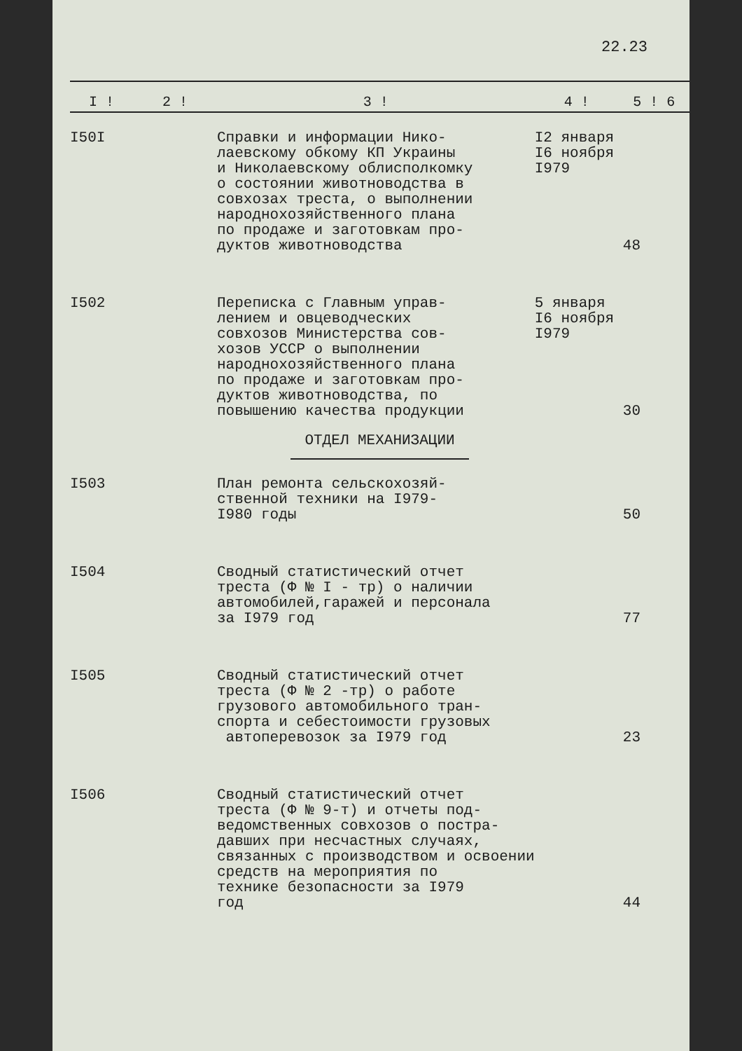22.23
| I ! | 2 ! | 3 ! | 4 ! | 5 ! 6 |
| --- | --- | --- | --- | --- |
| I50I | | Справки и информации Нико- лаевскому обкому КП Украины и Николаевскому облисполкомку о состоянии животноводства в совхозах треста, о выполнении народнохозяйственного плана по продаже и заготовкам про- дуктов животноводства | I2 января I6 ноября I979 | 48 |
| I502 | | Переписка с Главным управ- лением и овцеводческих совхозов Министерства сов- хозов УССР о выполнении народнохозяйственного плана по продаже и заготовкам про- дуктов животноводства, по повышению качества продукции | 5 января I6 ноября I979 | 30 |
| ОТДЕЛ МЕХАНИЗАЦИИ | | | | |
| I503 | | План ремонта сельскохозяй- ственной техники на I979- I980 годы | | 50 |
| I504 | | Сводный статистический отчет треста (Ф № I - тр) о наличии автомобилей,гаражей и персонала за I979 год | | 77 |
| I505 | | Сводный статистический отчет треста (Ф № 2 -тр) о работе грузового автомобильного тран- спорта и себестоимости грузовых автоперевозок за I979 год | | 23 |
| I506 | | Сводный статистический отчет треста (Ф № 9-т) и отчеты под- ведомственных совхозов о постра- давших при несчастных случаях, связанных с производством и освоении средств на мероприятия по технике безопасности за I979 год | | 44 |